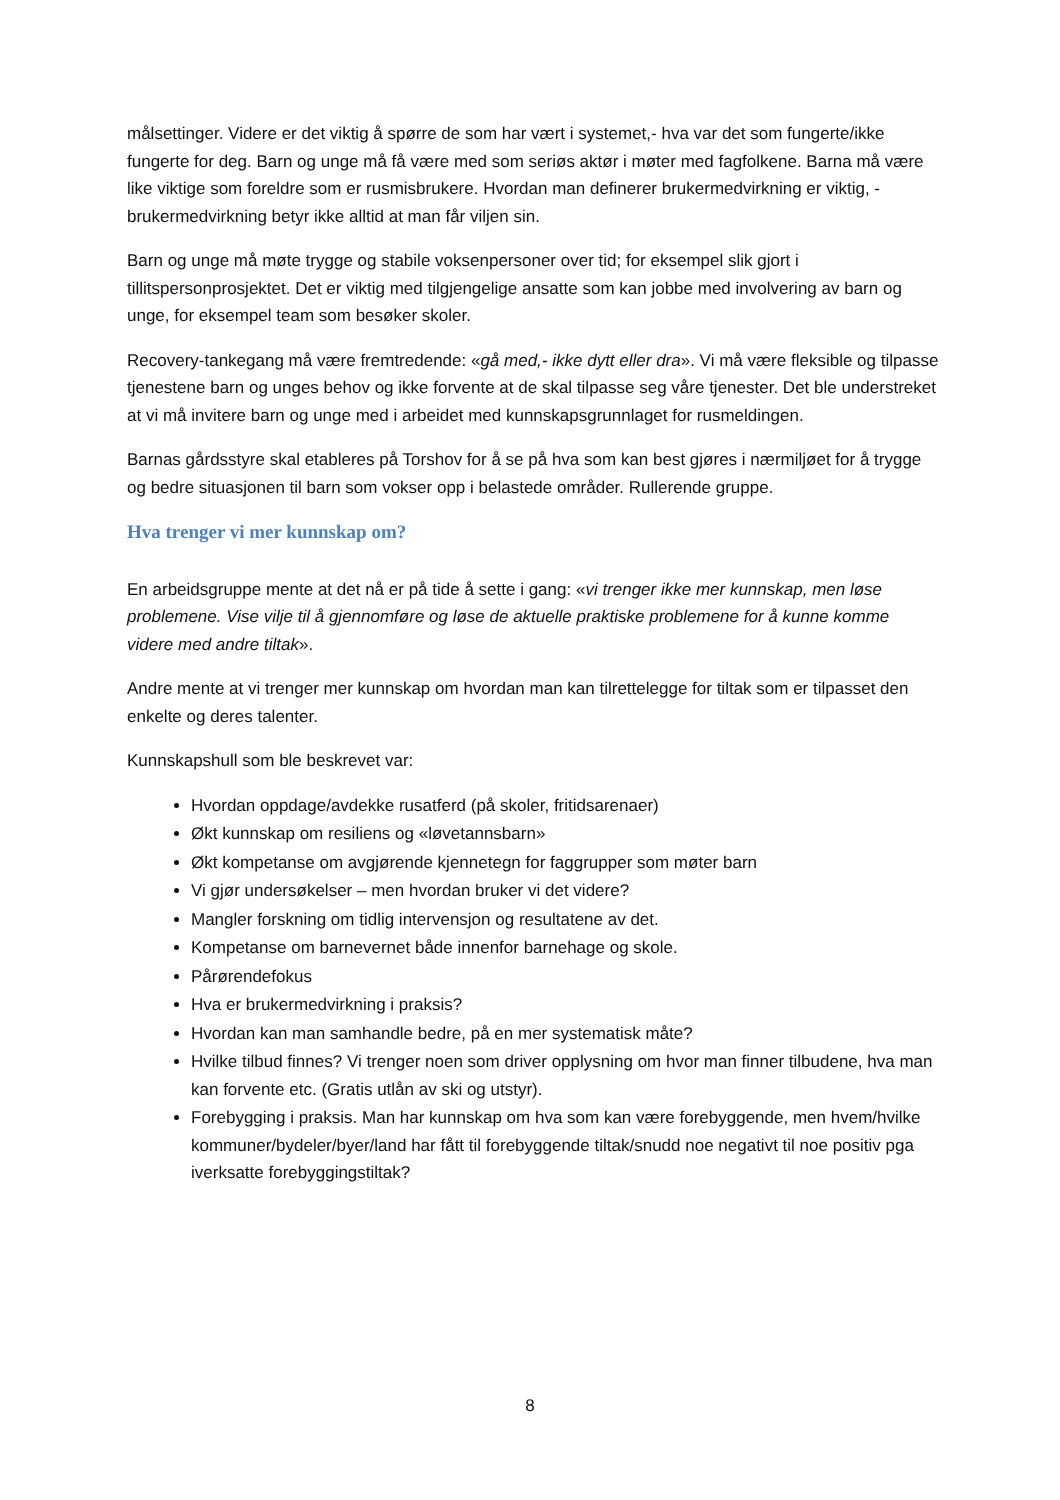målsettinger. Videre er det viktig å spørre de som har vært i systemet,- hva var det som fungerte/ikke fungerte for deg. Barn og unge må få være med som seriøs aktør i møter med fagfolkene. Barna må være like viktige som foreldre som er rusmisbrukere. Hvordan man definerer brukermedvirkning er viktig, - brukermedvirkning betyr ikke alltid at man får viljen sin.
Barn og unge må møte trygge og stabile voksenpersoner over tid; for eksempel slik gjort i tillitspersonprosjektet. Det er viktig med tilgjengelige ansatte som kan jobbe med involvering av barn og unge, for eksempel team som besøker skoler.
Recovery-tankegang må være fremtredende: «gå med,- ikke dytt eller dra». Vi må være fleksible og tilpasse tjenestene barn og unges behov og ikke forvente at de skal tilpasse seg våre tjenester. Det ble understreket at vi må invitere barn og unge med i arbeidet med kunnskapsgrunnlaget for rusmeldingen.
Barnas gårdsstyre skal etableres på Torshov for å se på hva som kan best gjøres i nærmiljøet for å trygge og bedre situasjonen til barn som vokser opp i belastede områder. Rullerende gruppe.
Hva trenger vi mer kunnskap om?
En arbeidsgruppe mente at det nå er på tide å sette i gang: «vi trenger ikke mer kunnskap, men løse problemene. Vise vilje til å gjennomføre og løse de aktuelle praktiske problemene for å kunne komme videre med andre tiltak».
Andre mente at vi trenger mer kunnskap om hvordan man kan tilrettelegge for tiltak som er tilpasset den enkelte og deres talenter.
Kunnskapshull som ble beskrevet var:
Hvordan oppdage/avdekke rusatferd (på skoler, fritidsarenaer)
Økt kunnskap om resiliens og «løvetannsbarn»
Økt kompetanse om avgjørende kjennetegn for faggrupper som møter barn
Vi gjør undersøkelser – men hvordan bruker vi det videre?
Mangler forskning om tidlig intervensjon og resultatene av det.
Kompetanse om barnevernet både innenfor barnehage og skole.
Pårørendefokus
Hva er brukermedvirkning i praksis?
Hvordan kan man samhandle bedre, på en mer systematisk måte?
Hvilke tilbud finnes? Vi trenger noen som driver opplysning om hvor man finner tilbudene, hva man kan forvente etc. (Gratis utlån av ski og utstyr).
Forebygging i praksis. Man har kunnskap om hva som kan være forebyggende, men hvem/hvilke kommuner/bydeler/byer/land har fått til forebyggende tiltak/snudd noe negativt til noe positiv pga iverksatte forebyggingstiltak?
8